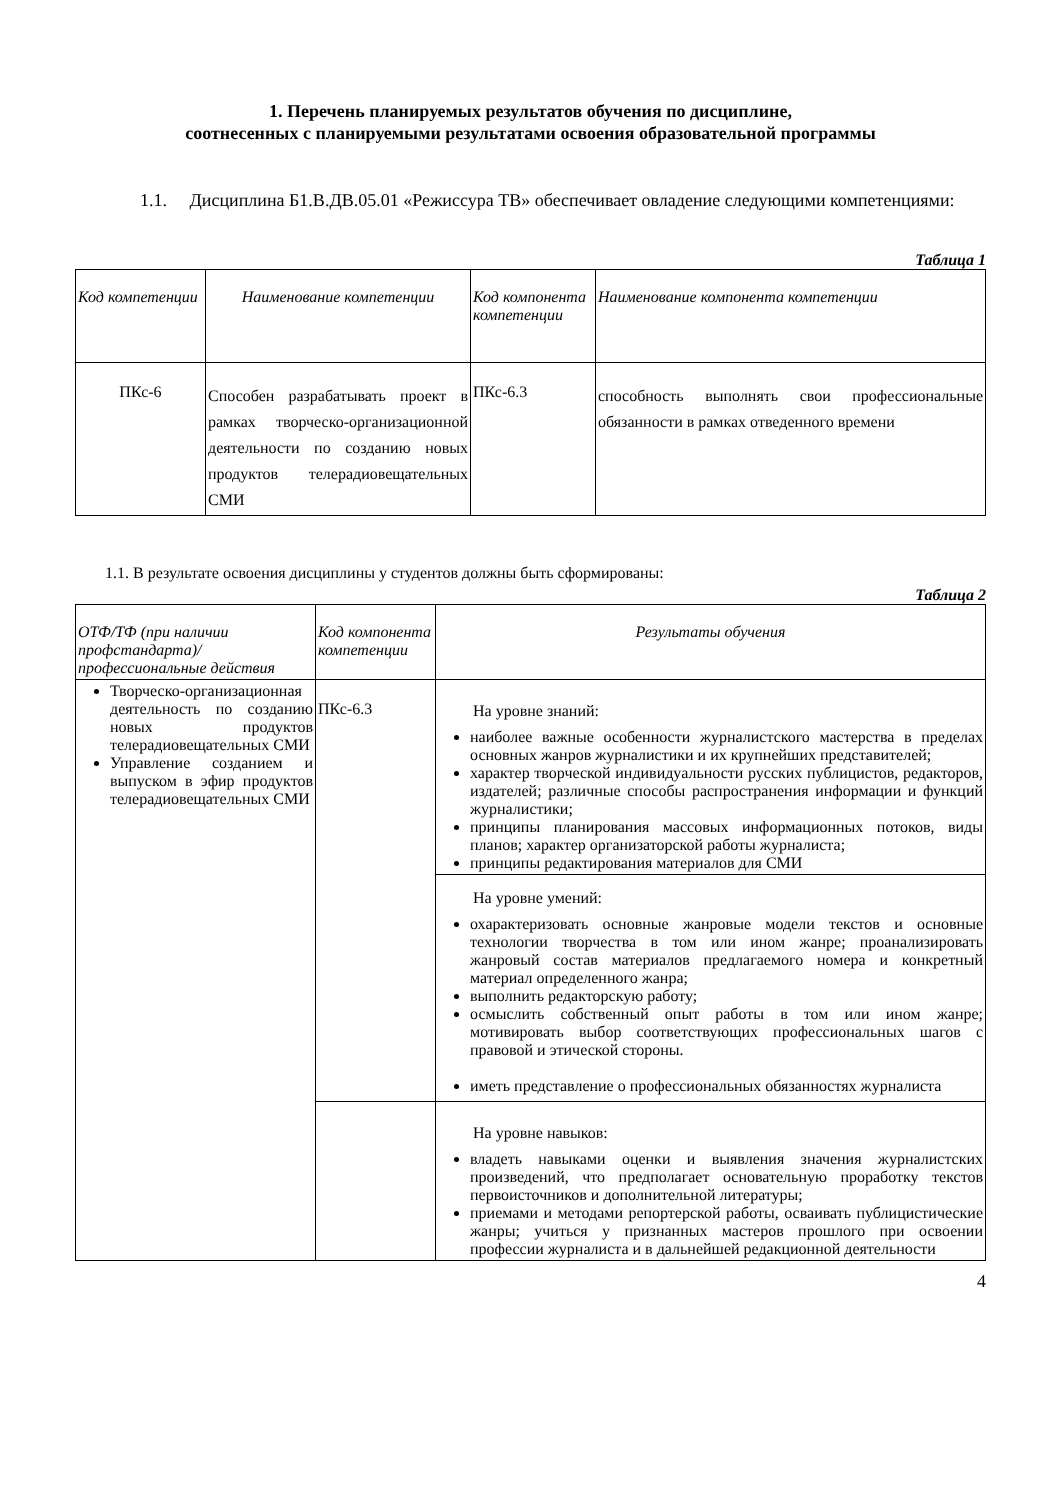1. Перечень планируемых результатов обучения по дисциплине,
соотнесенных с планируемыми результатами освоения образовательной программы
1.1. Дисциплина Б1.В.ДВ.05.01 «Режиссура ТВ» обеспечивает овладение следующими компетенциями:
Таблица 1
| Код компетенции | Наименование компетенции | Код компонента компетенции | Наименование компонента компетенции |
| --- | --- | --- | --- |
| ПКс-6 | Способен разрабатывать проект в рамках творческо-организационной деятельности по созданию новых продуктов телерадиовещательных СМИ | ПКс-6.3 | способность выполнять свои профессиональные обязанности в рамках отведенного времени |
1.1. В результате освоения дисциплины у студентов должны быть сформированы:
Таблица 2
| ОТФ/ТФ (при наличии профстандарта)/ профессиональные действия | Код компонента компетенции | Результаты обучения |
| --- | --- | --- |
| Творческо-организационная деятельность по созданию новых продуктов телерадиовещательных СМИ Управление созданием и выпуском в эфир продуктов телерадиовещательных СМИ | ПКс-6.3 | На уровне знаний: наиболее важные особенности журналистского мастерства в пределах основных жанров журналистики и их крупнейших представителей; характер творческой индивидуальности русских публицистов, редакторов, издателей; различные способы распространения информации и функций журналистики; принципы планирования массовых информационных потоков, виды планов; характер организаторской работы журналиста; принципы редактирования материалов для СМИ |
| | | На уровне умений: охарактеризовать основные жанровые модели текстов и основные технологии творчества в том или ином жанре; проанализировать жанровый состав материалов предлагаемого номера и конкретный материал определенного жанра; выполнить редакторскую работу; осмыслить собственный опыт работы в том или ином жанре; мотивировать выбор соответствующих профессиональных шагов с правовой и этической стороны. иметь представление о профессиональных обязанностях журналиста |
| | | На уровне навыков: владеть навыками оценки и выявления значения журналистских произведений, что предполагает основательную проработку текстов первоисточников и дополнительной литературы; приемами и методами репортерской работы, осваивать публицистические жанры; учиться у признанных мастеров прошлого при освоении профессии журналиста и в дальнейшей редакционной деятельности |
4